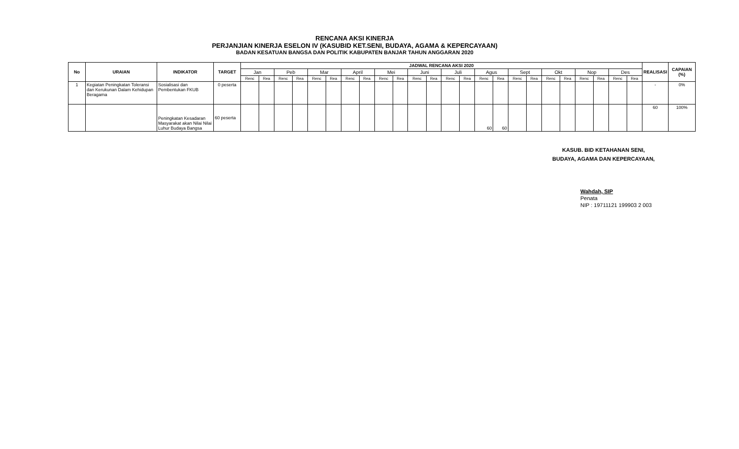RENCANA AKSI KINERJA
PERJANJIAN KINERJA ESELON IV (KASUBID KET.SENI, BUDAYA, AGAMA & KEPERCAYAAN)
BADAN KESATUAN BANGSA DAN POLITIK KABUPATEN BANJAR TAHUN ANGGARAN 2020
| No | URAIAN | INDIKATOR | TARGET | JADWAL RENCANA AKSI 2020 | | | | | | | | | | | | | | | | | | | | | | | | REALISASI | CAPAIAN (%) |
| --- | --- | --- | --- | --- | --- | --- | --- | --- | --- | --- | --- | --- | --- | --- | --- | --- | --- | --- | --- | --- | --- | --- | --- | --- | --- | --- | --- | --- | --- |
| | | | | Jan | | Peb | | Mar | | April | | Mei | | Juni | | Juli | | Agus | | Sept | | Okt | | Nop | | Des | | | |
| | | | | Renc | Rea | Renc | Rea | Renc | Rea | Renc | Rea | Renc | Rea | Renc | Rea | Renc | Rea | Renc | Rea | Renc | Rea | Renc | Rea | Renc | Rea | Renc | Rea | | |
| 1 | Kegiatan Peningkatan Toleransi dan Kerukunan Dalam Kehidupan Beragama | Sosialisasi dan Pembentukan FKUB | 0 peserta | | | | | | | | | | | | | | | | | | | | | | | | | - | 0% |
| | | Peningkatan Kesadaran Masyarakat akan Nilai Nilai Luhur Budaya Bangsa | 60 peserta | | | | | | | | | | | | | | | 60 | 60 | | | | | | | | | 60 | 100% |
KASUB. BID KETAHANAN SENI,
BUDAYA, AGAMA DAN KEPERCAYAAN,
Wahdah, SIP
Penata
NIP : 19711121 199903 2 003